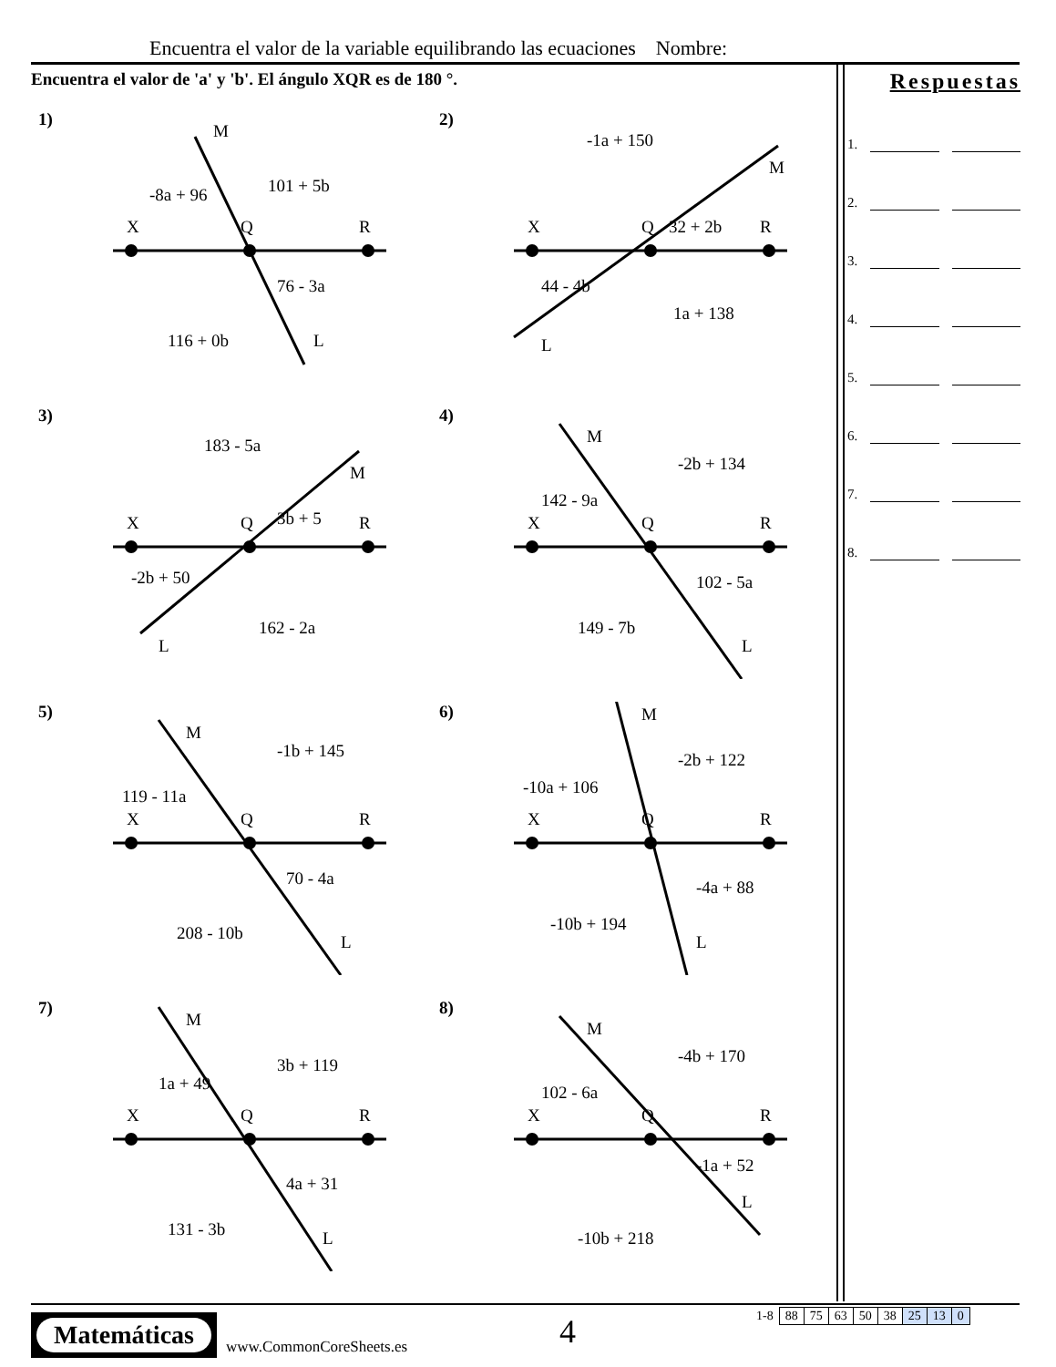Encuentra el valor de la variable equilibrando las ecuaciones Nombre:
Encuentra el valor de 'a' y 'b'. El ángulo XQR es de 180 °.
Respuestas
1.
2.
3.
4.
5.
6.
7.
8.
1)
X
Q
R
M
L
-8a + 96
101 + 5b
76 - 3a
116 + 0b
2)
X
Q
R
M
L
-1a + 150
32 + 2b
44 - 4b
1a + 138
3)
X
Q
R
M
L
183 - 5a
3b + 5
-2b + 50
162 - 2a
4)
X
Q
R
M
L
142 - 9a
-2b + 134
102 - 5a
149 - 7b
5)
X
Q
R
M
L
119 - 11a
-1b + 145
70 - 4a
208 - 10b
6)
X
Q
R
M
L
-10a + 106
-2b + 122
-4a + 88
-10b + 194
7)
X
Q
R
M
L
1a + 49
3b + 119
4a + 31
131 - 3b
8)
X
Q
R
M
L
102 - 6a
-4b + 170
-1a + 52
-10b + 218
Matemáticas
www.CommonCoreSheets.es 4
| 1-8 | 88 | 75 | 63 | 50 | 38 | 25 | 13 | 0 |